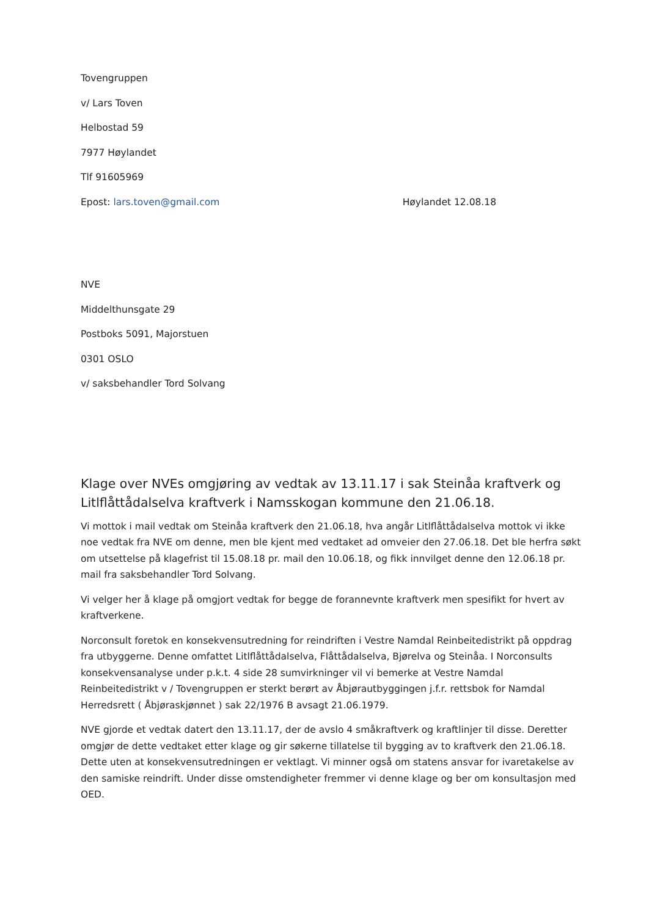Tovengruppen
v/ Lars Toven
Helbostad 59
7977 Høylandet
Tlf 91605969
Epost: lars.toven@gmail.com Høylandet 12.08.18
NVE
Middelthunsgate 29
Postboks 5091, Majorstuen
0301 OSLO
v/ saksbehandler Tord Solvang
Klage over NVEs omgjøring av vedtak av 13.11.17 i sak Steinåa kraftverk og Litlflåttådalselva kraftverk i Namsskogan kommune den 21.06.18.
Vi mottok i mail vedtak om Steinåa kraftverk den 21.06.18, hva angår Litlflåttådalselva mottok vi ikke noe vedtak fra NVE om denne, men ble kjent med vedtaket ad omveier den 27.06.18. Det ble herfra søkt om utsettelse på klagefrist til 15.08.18 pr. mail den 10.06.18, og fikk innvilget denne den 12.06.18 pr. mail fra saksbehandler Tord Solvang.
Vi velger her å klage på omgjort vedtak for begge de forannevnte kraftverk men spesifikt for hvert av kraftverkene.
Norconsult foretok en konsekvensutredning for reindriften i Vestre Namdal Reinbeitedistrikt på oppdrag fra utbyggerne. Denne omfattet Litlflåttådalselva, Flåttådalselva, Bjørelva og Steinåa. I Norconsults konsekvensanalyse under p.k.t. 4 side 28 sumvirkninger vil vi bemerke at Vestre Namdal Reinbeitedistrikt v / Tovengruppen er sterkt berørt av Åbjørautbyggingen j.f.r. rettsbok for Namdal Herredsrett ( Åbjøraskjønnet ) sak 22/1976 B avsagt 21.06.1979.
NVE gjorde et vedtak datert den 13.11.17, der de avslo 4 småkraftverk og kraftlinjer til disse. Deretter omgjør de dette vedtaket etter klage og gir søkerne tillatelse til bygging av to kraftverk den 21.06.18. Dette uten at konsekvensutredningen er vektlagt. Vi minner også om statens ansvar for ivaretakelse av den samiske reindrift. Under disse omstendigheter fremmer vi denne klage og ber om konsultasjon med OED.